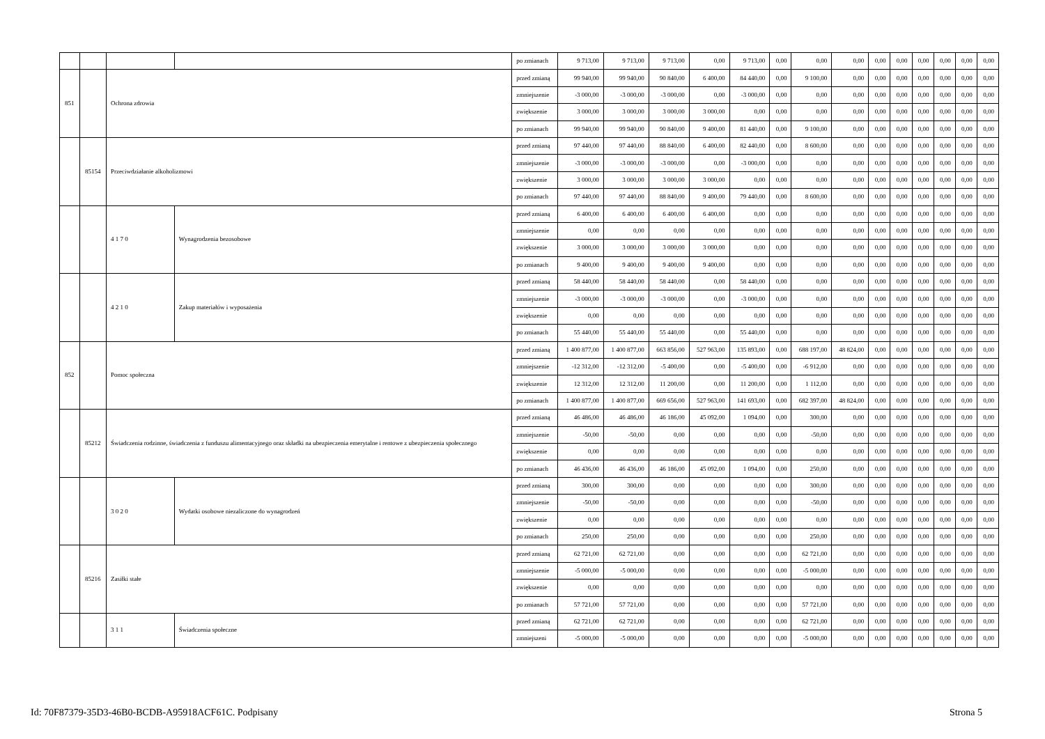| | | | | po zmianach | 9 713,00 | 9 713,00 | 9 713,00 | 0,00 | 9 713,00 | 0,00 | 0,00 | 0,00 | 0,00 | 0,00 | 0,00 | 0,00 | 0,00 | 0,00 |
| 851 | | Ochrona zdrowia | | przed zmianą | 99 940,00 | 99 940,00 | 90 840,00 | 6 400,00 | 84 440,00 | 0,00 | 9 100,00 | 0,00 | 0,00 | 0,00 | 0,00 | 0,00 | 0,00 | 0,00 |
| | | | | zmniejszenie | -3 000,00 | -3 000,00 | -3 000,00 | 0,00 | -3 000,00 | 0,00 | 0,00 | 0,00 | 0,00 | 0,00 | 0,00 | 0,00 | 0,00 | 0,00 |
| | | | | zwiększenie | 3 000,00 | 3 000,00 | 3 000,00 | 3 000,00 | 0,00 | 0,00 | 0,00 | 0,00 | 0,00 | 0,00 | 0,00 | 0,00 | 0,00 | 0,00 |
| | | | | po zmianach | 99 940,00 | 99 940,00 | 90 840,00 | 9 400,00 | 81 440,00 | 0,00 | 9 100,00 | 0,00 | 0,00 | 0,00 | 0,00 | 0,00 | 0,00 | 0,00 |
| | 85154 | Przeciwdziałanie alkoholizmowi | | przed zmianą | 97 440,00 | 97 440,00 | 88 840,00 | 6 400,00 | 82 440,00 | 0,00 | 8 600,00 | 0,00 | 0,00 | 0,00 | 0,00 | 0,00 | 0,00 | 0,00 |
| | | | | zmniejszenie | -3 000,00 | -3 000,00 | -3 000,00 | 0,00 | -3 000,00 | 0,00 | 0,00 | 0,00 | 0,00 | 0,00 | 0,00 | 0,00 | 0,00 | 0,00 |
| | | | | zwiększenie | 3 000,00 | 3 000,00 | 3 000,00 | 3 000,00 | 0,00 | 0,00 | 0,00 | 0,00 | 0,00 | 0,00 | 0,00 | 0,00 | 0,00 | 0,00 |
| | | | | po zmianach | 97 440,00 | 97 440,00 | 88 840,00 | 9 400,00 | 79 440,00 | 0,00 | 8 600,00 | 0,00 | 0,00 | 0,00 | 0,00 | 0,00 | 0,00 | 0,00 |
| | | 4 1 7 0 | Wynagrodzenia bezosobowe | przed zmianą | 6 400,00 | 6 400,00 | 6 400,00 | 6 400,00 | 0,00 | 0,00 | 0,00 | 0,00 | 0,00 | 0,00 | 0,00 | 0,00 | 0,00 | 0,00 |
| | | | | zmniejszenie | 0,00 | 0,00 | 0,00 | 0,00 | 0,00 | 0,00 | 0,00 | 0,00 | 0,00 | 0,00 | 0,00 | 0,00 | 0,00 | 0,00 |
| | | | | zwiększenie | 3 000,00 | 3 000,00 | 3 000,00 | 3 000,00 | 0,00 | 0,00 | 0,00 | 0,00 | 0,00 | 0,00 | 0,00 | 0,00 | 0,00 | 0,00 |
| | | | | po zmianach | 9 400,00 | 9 400,00 | 9 400,00 | 9 400,00 | 0,00 | 0,00 | 0,00 | 0,00 | 0,00 | 0,00 | 0,00 | 0,00 | 0,00 | 0,00 |
| | | 4 2 1 0 | Zakup materiałów i wyposażenia | przed zmianą | 58 440,00 | 58 440,00 | 58 440,00 | 0,00 | 58 440,00 | 0,00 | 0,00 | 0,00 | 0,00 | 0,00 | 0,00 | 0,00 | 0,00 | 0,00 |
| | | | | zmniejszenie | -3 000,00 | -3 000,00 | -3 000,00 | 0,00 | -3 000,00 | 0,00 | 0,00 | 0,00 | 0,00 | 0,00 | 0,00 | 0,00 | 0,00 | 0,00 |
| | | | | zwiększenie | 0,00 | 0,00 | 0,00 | 0,00 | 0,00 | 0,00 | 0,00 | 0,00 | 0,00 | 0,00 | 0,00 | 0,00 | 0,00 | 0,00 |
| | | | | po zmianach | 55 440,00 | 55 440,00 | 55 440,00 | 0,00 | 55 440,00 | 0,00 | 0,00 | 0,00 | 0,00 | 0,00 | 0,00 | 0,00 | 0,00 | 0,00 |
| 852 | | Pomoc społeczna | | przed zmianą | 1 400 877,00 | 1 400 877,00 | 663 856,00 | 527 963,00 | 135 893,00 | 0,00 | 688 197,00 | 48 824,00 | 0,00 | 0,00 | 0,00 | 0,00 | 0,00 | 0,00 |
| | | | | zmniejszenie | -12 312,00 | -12 312,00 | -5 400,00 | 0,00 | -5 400,00 | 0,00 | -6 912,00 | 0,00 | 0,00 | 0,00 | 0,00 | 0,00 | 0,00 | 0,00 |
| | | | | zwiększenie | 12 312,00 | 12 312,00 | 11 200,00 | 0,00 | 11 200,00 | 0,00 | 1 112,00 | 0,00 | 0,00 | 0,00 | 0,00 | 0,00 | 0,00 | 0,00 |
| | | | | po zmianach | 1 400 877,00 | 1 400 877,00 | 669 656,00 | 527 963,00 | 141 693,00 | 0,00 | 682 397,00 | 48 824,00 | 0,00 | 0,00 | 0,00 | 0,00 | 0,00 | 0,00 |
| | 85212 | Świadczenia rodzinne, świadczenia z funduszu alimentacyjnego oraz składki na ubezpieczenia emerytalne i rentowe z ubezpieczenia społecznego | | przed zmianą | 46 486,00 | 46 486,00 | 46 186,00 | 45 092,00 | 1 094,00 | 0,00 | 300,00 | 0,00 | 0,00 | 0,00 | 0,00 | 0,00 | 0,00 | 0,00 |
| | | | | zmniejszenie | -50,00 | -50,00 | 0,00 | 0,00 | 0,00 | 0,00 | -50,00 | 0,00 | 0,00 | 0,00 | 0,00 | 0,00 | 0,00 | 0,00 |
| | | | | zwiększenie | 0,00 | 0,00 | 0,00 | 0,00 | 0,00 | 0,00 | 0,00 | 0,00 | 0,00 | 0,00 | 0,00 | 0,00 | 0,00 | 0,00 |
| | | | | po zmianach | 46 436,00 | 46 436,00 | 46 186,00 | 45 092,00 | 1 094,00 | 0,00 | 250,00 | 0,00 | 0,00 | 0,00 | 0,00 | 0,00 | 0,00 | 0,00 |
| | | 3 0 2 0 | Wydatki osobowe niezaliczone do wynagrodzeń | przed zmianą | 300,00 | 300,00 | 0,00 | 0,00 | 0,00 | 0,00 | 300,00 | 0,00 | 0,00 | 0,00 | 0,00 | 0,00 | 0,00 | 0,00 |
| | | | | zmniejszenie | -50,00 | -50,00 | 0,00 | 0,00 | 0,00 | 0,00 | -50,00 | 0,00 | 0,00 | 0,00 | 0,00 | 0,00 | 0,00 | 0,00 |
| | | | | zwiększenie | 0,00 | 0,00 | 0,00 | 0,00 | 0,00 | 0,00 | 0,00 | 0,00 | 0,00 | 0,00 | 0,00 | 0,00 | 0,00 | 0,00 |
| | | | | po zmianach | 250,00 | 250,00 | 0,00 | 0,00 | 0,00 | 0,00 | 250,00 | 0,00 | 0,00 | 0,00 | 0,00 | 0,00 | 0,00 | 0,00 |
| | 85216 | Zasiłki stałe | | przed zmianą | 62 721,00 | 62 721,00 | 0,00 | 0,00 | 0,00 | 0,00 | 62 721,00 | 0,00 | 0,00 | 0,00 | 0,00 | 0,00 | 0,00 | 0,00 |
| | | | | zmniejszenie | -5 000,00 | -5 000,00 | 0,00 | 0,00 | 0,00 | 0,00 | -5 000,00 | 0,00 | 0,00 | 0,00 | 0,00 | 0,00 | 0,00 | 0,00 |
| | | | | zwiększenie | 0,00 | 0,00 | 0,00 | 0,00 | 0,00 | 0,00 | 0,00 | 0,00 | 0,00 | 0,00 | 0,00 | 0,00 | 0,00 | 0,00 |
| | | | | po zmianach | 57 721,00 | 57 721,00 | 0,00 | 0,00 | 0,00 | 0,00 | 57 721,00 | 0,00 | 0,00 | 0,00 | 0,00 | 0,00 | 0,00 | 0,00 |
| | | 3 1 1 | Świadczenia społeczne | przed zmianą | 62 721,00 | 62 721,00 | 0,00 | 0,00 | 0,00 | 0,00 | 62 721,00 | 0,00 | 0,00 | 0,00 | 0,00 | 0,00 | 0,00 | 0,00 |
| | | | | zmniejszeni | -5 000,00 | -5 000,00 | 0,00 | 0,00 | 0,00 | 0,00 | -5 000,00 | 0,00 | 0,00 | 0,00 | 0,00 | 0,00 | 0,00 | 0,00 |
Id: 70F87379-35D3-46B0-BCDB-A95918ACF61C. Podpisany Strona 5